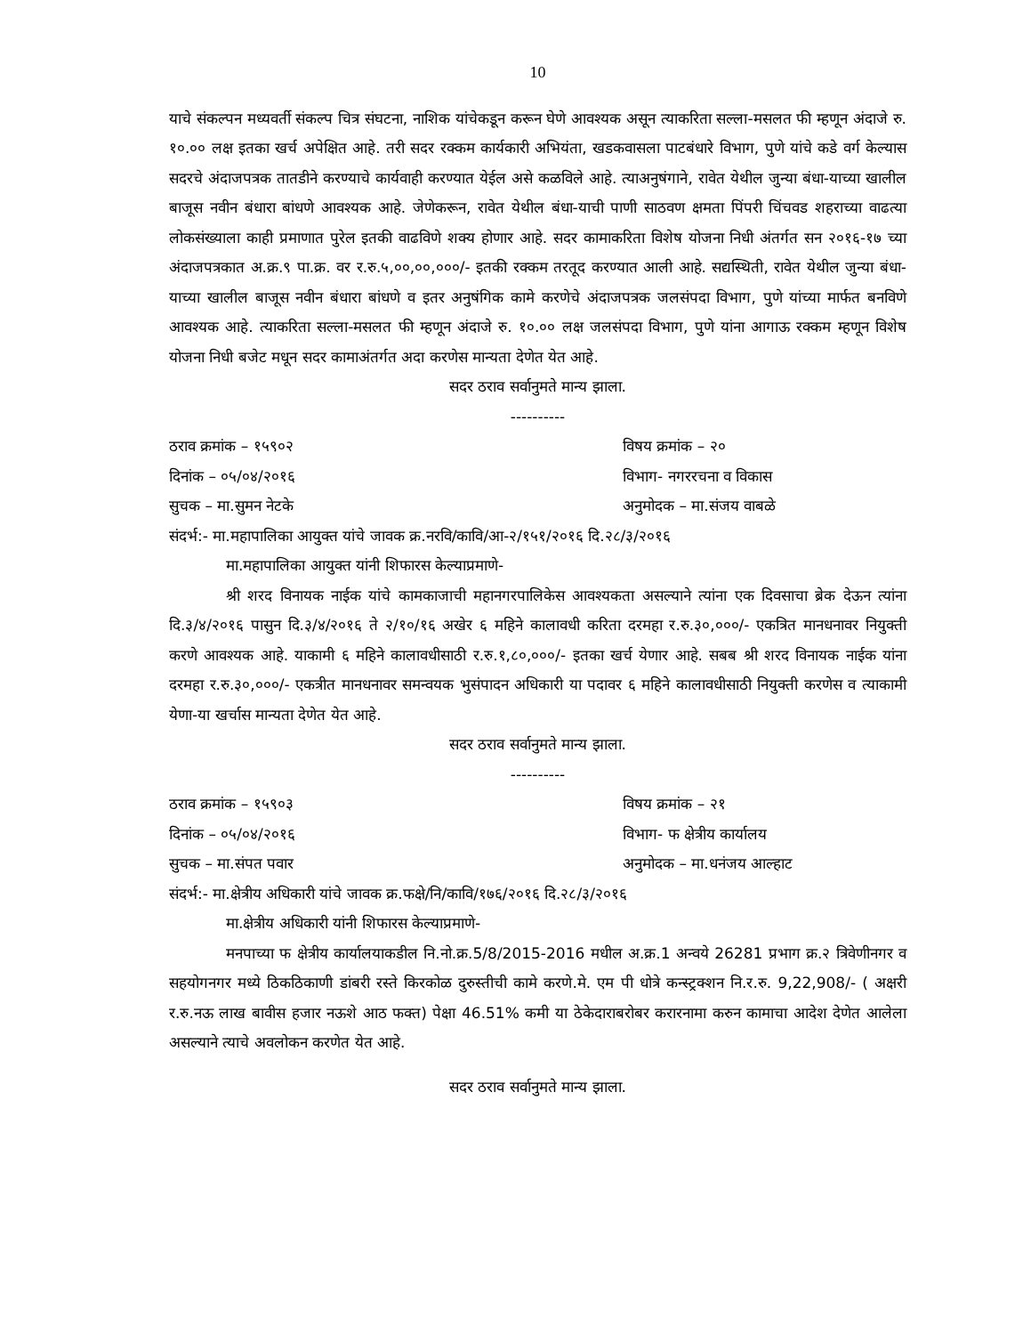10
याचे संकल्पन मध्यवर्ती संकल्प चित्र संघटना, नाशिक यांचेकडून करून घेणे आवश्यक असून त्याकरिता सल्ला-मसलत फी म्हणून अंदाजे रु. १०.०० लक्ष इतका खर्च अपेक्षित आहे. तरी सदर रक्कम कार्यकारी अभियंता, खडकवासला पाटबंधारे विभाग, पुणे यांचे कडे वर्ग केल्यास सदरचे अंदाजपत्रक तातडीने करण्याचे कार्यवाही करण्यात येईल असे कळविले आहे. त्याअनुषंगाने, रावेत येथील जुन्या बंधा-याच्या खालील बाजूस नवीन बंधारा बांधणे आवश्यक आहे. जेणेकरून, रावेत येथील बंधा-याची पाणी साठवण क्षमता पिंपरी चिंचवड शहराच्या वाढत्या लोकसंख्याला काही प्रमाणात पुरेल इतकी वाढविणे शक्य होणार आहे. सदर कामाकरिता विशेष योजना निधी अंतर्गत सन २०१६-१७ च्या अंदाजपत्रकात अ.क्र.९ पा.क्र. वर र.रु.५,००,००,०००/- इतकी रक्कम तरतूद करण्यात आली आहे. सद्यस्थिती, रावेत येथील जुन्या बंधा-याच्या खालील बाजूस नवीन बंधारा बांधणे व इतर अनुषंगिक कामे करणेचे अंदाजपत्रक जलसंपदा विभाग, पुणे यांच्या मार्फत बनविणे आवश्यक आहे. त्याकरिता सल्ला-मसलत फी म्हणून अंदाजे रु. १०.०० लक्ष जलसंपदा विभाग, पुणे यांना आगाऊ रक्कम म्हणून विशेष योजना निधी बजेट मधून सदर कामाअंतर्गत अदा करणेस मान्यता देणेत येत आहे.
सदर ठराव सर्वानुमते मान्य झाला.
----------
ठराव क्रमांक – १५९०२ विषय क्रमांक – २०
दिनांक – ०५/०४/२०१६ विभाग- नगररचना व विकास
सुचक – मा.सुमन नेटके अनुमोदक – मा.संजय वाबळे
संदर्भ:- मा.महापालिका आयुक्त यांचे जावक क्र.नरवि/कावि/आ-२/१५१/२०१६ दि.२८/३/२०१६
मा.महापालिका आयुक्त यांनी शिफारस केल्याप्रमाणे-
श्री शरद विनायक नाईक यांचे कामकाजाची महानगरपालिकेस आवश्यकता असल्याने त्यांना एक दिवसाचा ब्रेक देऊन त्यांना दि.३/४/२०१६ पासुन दि.३/४/२०१६ ते २/१०/१६ अखेर ६ महिने कालावधी करिता दरमहा र.रु.३०,०००/- एकत्रित मानधनावर नियुक्ती करणे आवश्यक आहे. याकामी ६ महिने कालावधीसाठी र.रु.१,८०,०००/- इतका खर्च येणार आहे. सबब श्री शरद विनायक नाईक यांना दरमहा र.रु.३०,०००/- एकत्रीत मानधनावर समन्वयक भुसंपादन अधिकारी या पदावर ६ महिने कालावधीसाठी नियुक्ती करणेस व त्याकामी येणा-या खर्चास मान्यता देणेत येत आहे.
सदर ठराव सर्वानुमते मान्य झाला.
----------
ठराव क्रमांक – १५९०३ विषय क्रमांक – २१
दिनांक – ०५/०४/२०१६ विभाग- फ क्षेत्रीय कार्यालय
सुचक – मा.संपत पवार अनुमोदक – मा.धनंजय आल्हाट
संदर्भ:- मा.क्षेत्रीय अधिकारी यांचे जावक क्र.फक्षे/नि/कावि/१७६/२०१६ दि.२८/३/२०१६
मा.क्षेत्रीय अधिकारी यांनी शिफारस केल्याप्रमाणे-
मनपाच्या फ क्षेत्रीय कार्यालयाकडील नि.नो.क्र.5/8/2015-2016 मधील अ.क्र.1 अन्वये 26281 प्रभाग क्र.२ त्रिवेणीनगर व सहयोगनगर मध्ये ठिकठिकाणी डांबरी रस्ते किरकोळ दुरुस्तीची कामे करणे.मे. एम पी धोत्रे कन्स्ट्रक्शन नि.र.रु. 9,22,908/- ( अक्षरी र.रु.नऊ लाख बावीस हजार नऊशे आठ फक्त) पेक्षा 46.51% कमी या ठेकेदाराबरोबर करारनामा करुन कामाचा आदेश देणेत आलेला असल्याने त्याचे अवलोकन करणेत येत आहे.
सदर ठराव सर्वानुमते मान्य झाला.